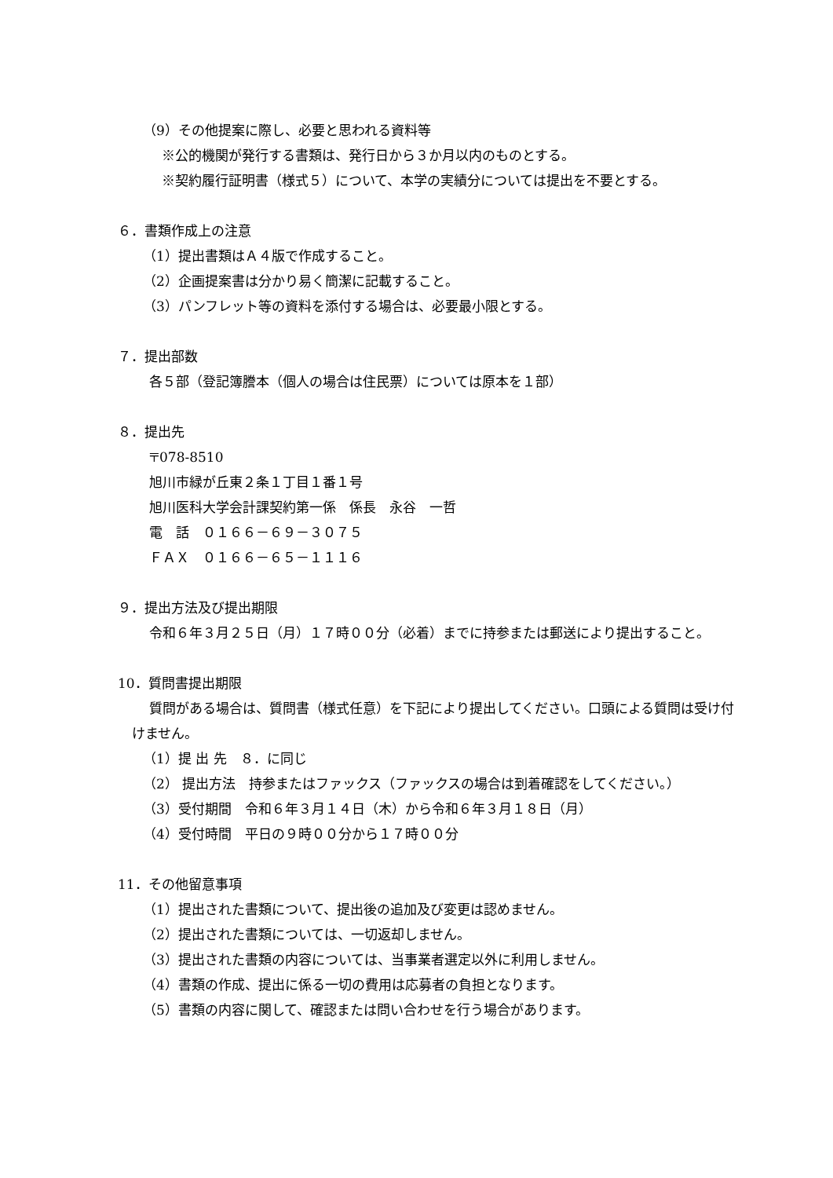（9）その他提案に際し、必要と思われる資料等
※公的機関が発行する書類は、発行日から３か月以内のものとする。
※契約履行証明書（様式５）について、本学の実績分については提出を不要とする。
６．書類作成上の注意
（1）提出書類はＡ４版で作成すること。
（2）企画提案書は分かり易く簡潔に記載すること。
（3）パンフレット等の資料を添付する場合は、必要最小限とする。
７．提出部数
各５部（登記簿謄本（個人の場合は住民票）については原本を１部）
８．提出先
〒078-8510
旭川市緑が丘東２条１丁目１番１号
旭川医科大学会計課契約第一係　係長　永谷　一哲
電　話　０１６６－６９－３０７５
ＦＡＸ　０１６６－６５－１１１６
９．提出方法及び提出期限
令和６年３月２５日（月）１７時００分（必着）までに持参または郵送により提出すること。
10．質問書提出期限
質問がある場合は、質問書（様式任意）を下記により提出してください。口頭による質問は受け付けません。
（1）提 出 先　８．に同じ
（2） 提出方法　持参またはファックス（ファックスの場合は到着確認をしてください。）
（3）受付期間　令和６年３月１４日（木）から令和６年３月１８日（月）
（4）受付時間　平日の９時００分から１７時００分
11．その他留意事項
（1）提出された書類について、提出後の追加及び変更は認めません。
（2）提出された書類については、一切返却しません。
（3）提出された書類の内容については、当事業者選定以外に利用しません。
（4）書類の作成、提出に係る一切の費用は応募者の負担となります。
（5）書類の内容に関して、確認または問い合わせを行う場合があります。